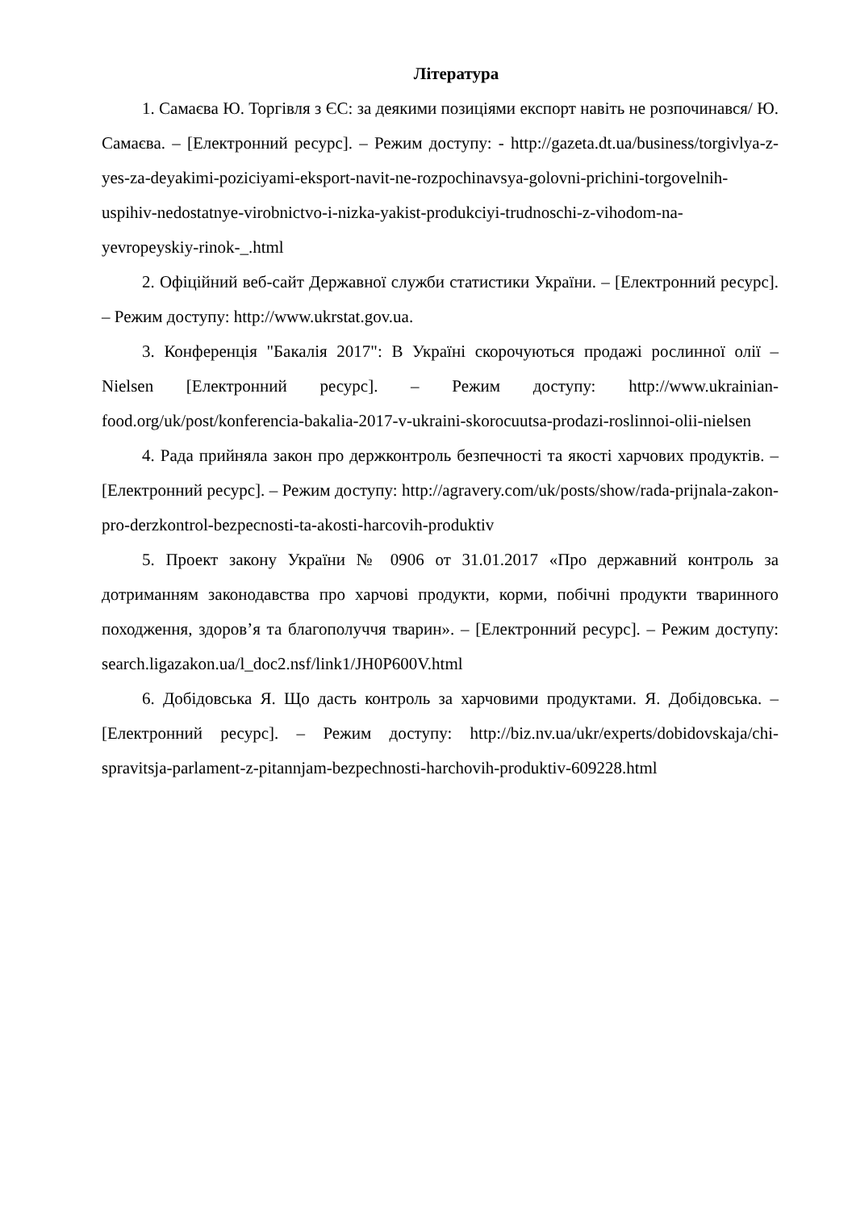Література
1. Самаєва Ю. Торгівля з ЄС: за деякими позиціями експорт навіть не розпочинався/ Ю. Самаєва. – [Електронний ресурс]. – Режим доступу: - http://gazeta.dt.ua/business/torgivlya-z-yes-za-deyakimi-poziciyami-eksport-navit-ne-rozpochinavsya-golovni-prichini-torgovelnih-uspihiv-nedostatnye-virobnictvo-i-nizka-yakist-produkciyi-trudnoschi-z-vihodom-na-yevropeyskiy-rinok-_.html
2. Офіційний веб-сайт Державної служби статистики України. – [Електронний ресурс]. – Режим доступу: http://www.ukrstat.gov.ua.
3. Конференція "Бакалія 2017": В Україні скорочуються продажі рослинної олії – Nielsen [Електронний ресурс]. – Режим доступу: http://www.ukrainian-food.org/uk/post/konferencia-bakalia-2017-v-ukraini-skorocuutsa-prodazi-roslinnoi-olii-nielsen
4. Рада прийняла закон про держконтроль безпечності та якості харчових продуктів. – [Електронний ресурс]. – Режим доступу: http://agravery.com/uk/posts/show/rada-prijnala-zakon-pro-derzkontrol-bezpecnosti-ta-akosti-harcovih-produktiv
5. Проект закону України № 0906 от 31.01.2017 «Про державний контроль за дотриманням законодавства про харчові продукти, корми, побічні продукти тваринного походження, здоров’я та благополуччя тварин». – [Електронний ресурс]. – Режим доступу: search.ligazakon.ua/l_doc2.nsf/link1/JH0P600V.html
6. Добідовська Я. Що дасть контроль за харчовими продуктами. Я. Добідовська. – [Електронний ресурс]. – Режим доступу: http://biz.nv.ua/ukr/experts/dobidovskaja/chi-spravitsja-parlament-z-pitannjam-bezpechnosti-harchovih-produktiv-609228.html